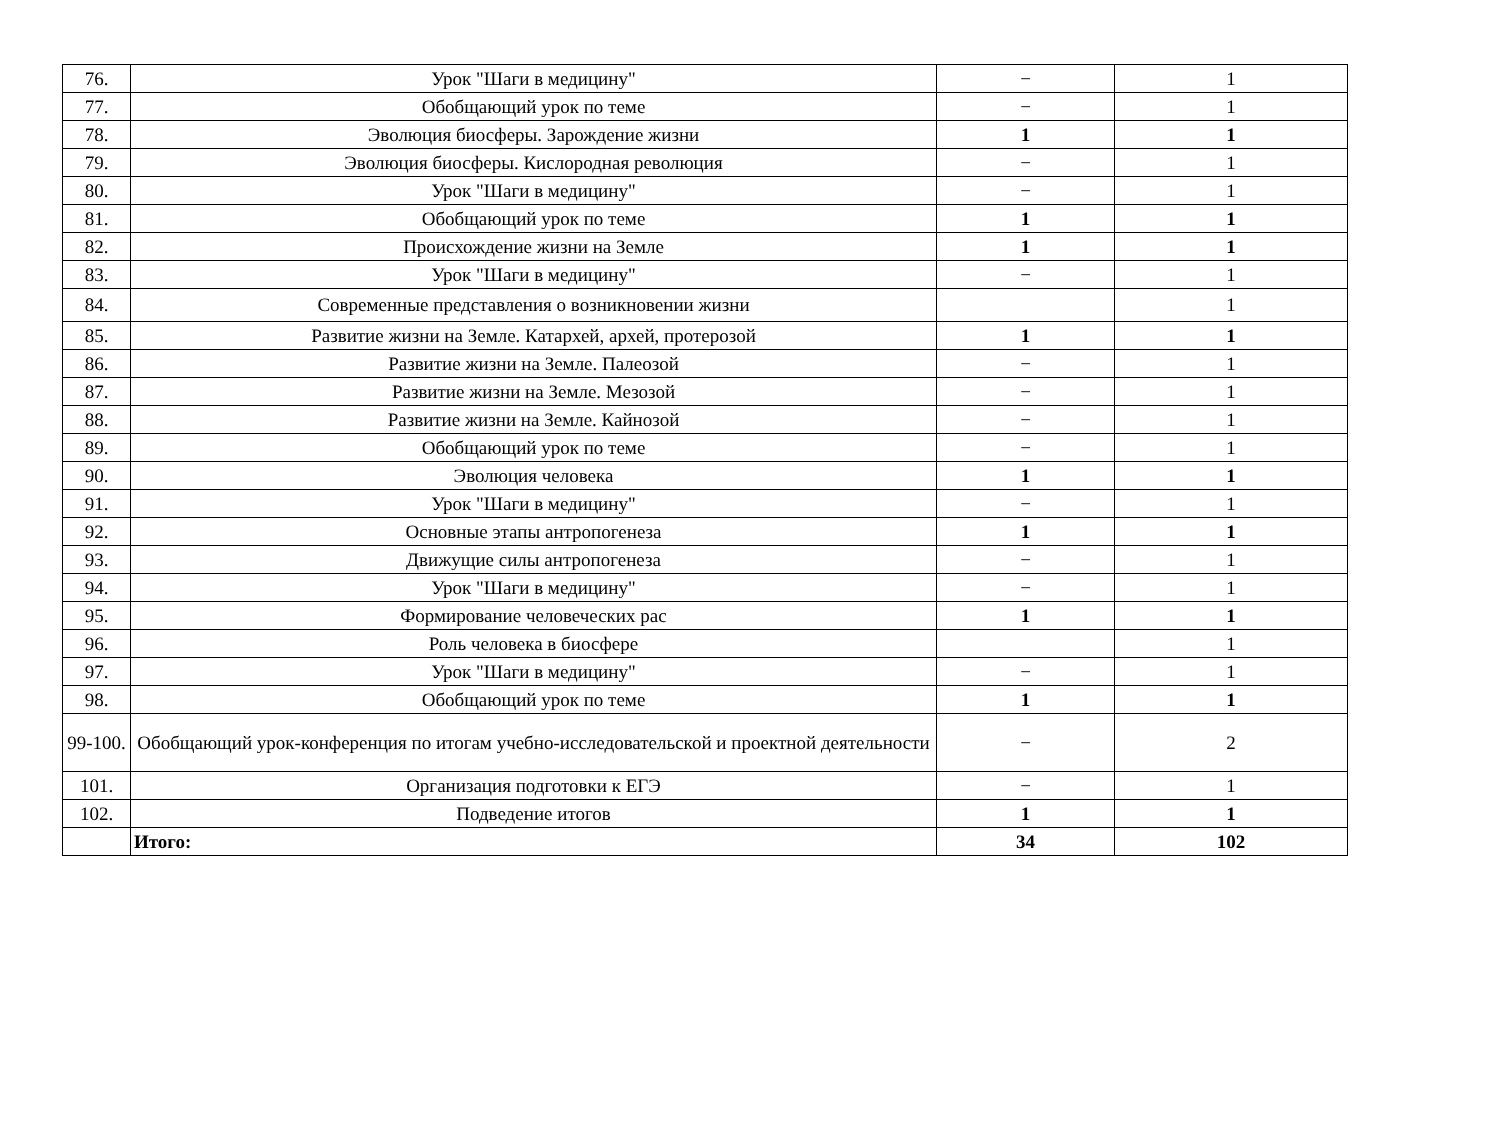| 76. | Урок "Шаги в медицину" | − | 1 |
| 77. | Обобщающий урок по теме | − | 1 |
| 78. | Эволюция биосферы. Зарождение жизни | 1 | 1 |
| 79. | Эволюция биосферы. Кислородная революция | − | 1 |
| 80. | Урок "Шаги в медицину" | − | 1 |
| 81. | Обобщающий урок по теме | 1 | 1 |
| 82. | Происхождение жизни на Земле | 1 | 1 |
| 83. | Урок "Шаги в медицину" | − | 1 |
| 84. | Современные представления о возникновении жизни | | 1 |
| 85. | Развитие жизни на Земле. Катархей, архей, протерозой | 1 | 1 |
| 86. | Развитие жизни на Земле. Палеозой | − | 1 |
| 87. | Развитие жизни на Земле. Мезозой | − | 1 |
| 88. | Развитие жизни на Земле. Кайнозой | − | 1 |
| 89. | Обобщающий урок по теме | − | 1 |
| 90. | Эволюция человека | 1 | 1 |
| 91. | Урок "Шаги в медицину" | − | 1 |
| 92. | Основные этапы антропогенеза | 1 | 1 |
| 93. | Движущие силы антропогенеза | − | 1 |
| 94. | Урок "Шаги в медицину" | − | 1 |
| 95. | Формирование человеческих рас | 1 | 1 |
| 96. | Роль человека в биосфере | | 1 |
| 97. | Урок "Шаги в медицину" | − | 1 |
| 98. | Обобщающий урок по теме | 1 | 1 |
| 99-100. | Обобщающий урок-конференция по итогам учебно-исследовательской и проектной деятельности | − | 2 |
| 101. | Организация подготовки к ЕГЭ | − | 1 |
| 102. | Подведение итогов | 1 | 1 |
| | Итого: | 34 | 102 |